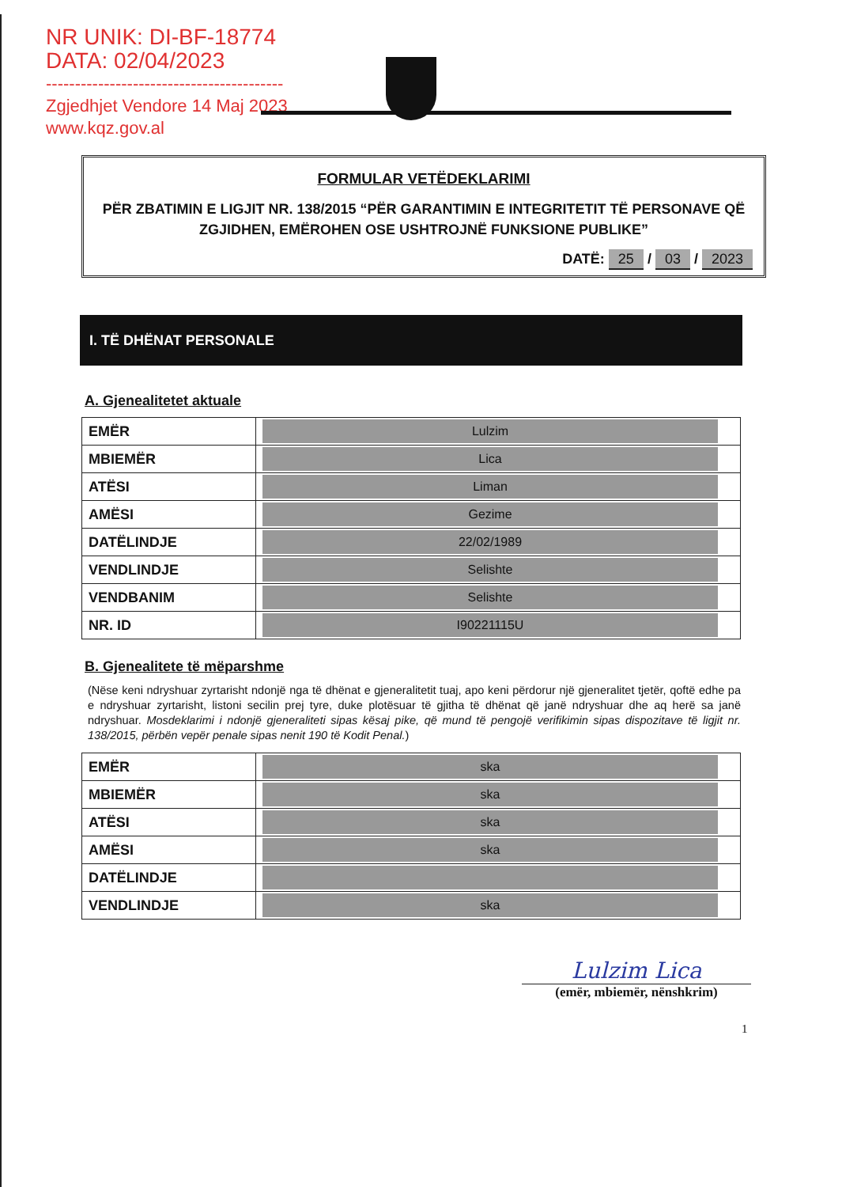NR UNIK: DI-BF-18774
DATA: 02/04/2023
-----------------------------------------
Zgjedhjet Vendore 14 Maj 2023
www.kqz.gov.al
FORMULAR VETËDEKLARIMI
PËR ZBATIMIN E LIGJIT NR. 138/2015 “PËR GARANTIMIN E INTEGRITETIT TË PERSONAVE QË ZGJIDHEN, EMËROHEN OSE USHTROJNË FUNKSIONE PUBLIKE”
DATË: 25 / 03 / 2023
I. TË DHËNAT PERSONALE
A. Gjenealitetet aktuale
| EMËR | Lulzim |
| MBIEMËR | Lica |
| ATËSI | Liman |
| AMËSI | Gezime |
| DATËLINDJE | 22/02/1989 |
| VENDLINDJE | Selishte |
| VENDBANIM | Selishte |
| NR. ID | I90221115U |
B. Gjenealitete të mëparshme
(Nëse keni ndryshuar zyrtarisht ndonjë nga të dhënat e gjeneralitetit tuaj, apo keni përdorur një gjeneralitet tjetër, qoftë edhe pa e ndryshuar zyrtarisht, listoni secilin prej tyre, duke plotësuar të gjitha të dhënat që janë ndryshuar dhe aq herë sa janë ndryshuar. Mosdeklarimi i ndonjë gjeneraliteti sipas kësaj pike, që mund të pengojë verifikimin sipas dispozitave të ligjit nr. 138/2015, përbën vepër penale sipas nenit 190 të Kodit Penal.)
| EMËR | ska |
| MBIEMËR | ska |
| ATËSI | ska |
| AMËSI | ska |
| DATËLINDJE | |
| VENDLINDJE | ska |
Lulzim Lica
(emër, mbiemër, nënshkrim)
1